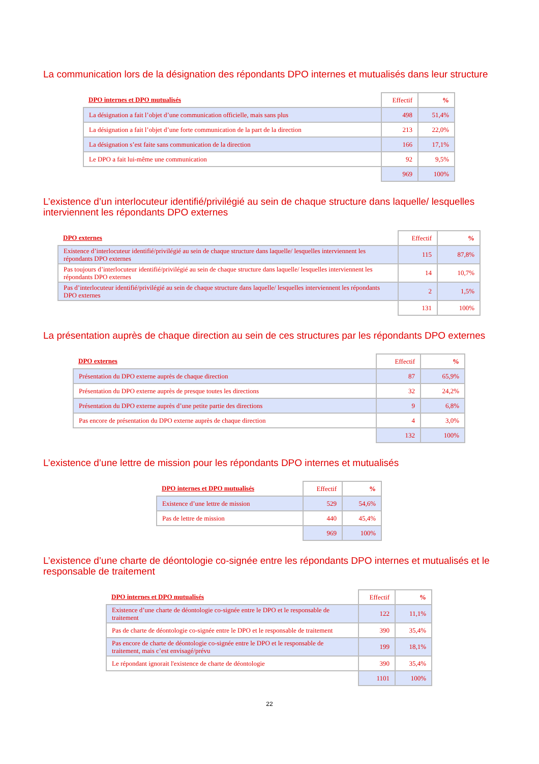La communication lors de la désignation des répondants DPO internes et mutualisés dans leur structure
| DPO internes et DPO mutualisés | Effectif | % |
| --- | --- | --- |
| La désignation a fait l’objet d’une communication officielle, mais sans plus | 498 | 51,4% |
| La désignation a fait l’objet d’une forte communication de la part de la direction | 213 | 22,0% |
| La désignation s’est faite sans communication de la direction | 166 | 17,1% |
| Le DPO a fait lui-même une communication | 92 | 9,5% |
| | 969 | 100% |
L’existence d’un interlocuteur identifié/privilégié au sein de chaque structure dans laquelle/ lesquelles interviennent les répondants DPO externes
| DPO externes | Effectif | % |
| --- | --- | --- |
| Existence d’interlocuteur identifié/privilégié au sein de chaque structure dans laquelle/ lesquelles interviennent les répondants DPO externes | 115 | 87,8% |
| Pas toujours d’interlocuteur identifié/privilégié au sein de chaque structure dans laquelle/ lesquelles interviennent les répondants DPO externes | 14 | 10,7% |
| Pas d’interlocuteur identifié/privilégié au sein de chaque structure dans laquelle/ lesquelles interviennent les répondants DPO externes | 2 | 1,5% |
| | 131 | 100% |
La présentation auprès de chaque direction au sein de ces structures par les répondants DPO externes
| DPO externes | Effectif | % |
| --- | --- | --- |
| Présentation du DPO externe auprès de chaque direction | 87 | 65,9% |
| Présentation du DPO externe auprès de presque toutes les directions | 32 | 24,2% |
| Présentation du DPO externe auprès d’une petite partie des directions | 9 | 6,8% |
| Pas encore de présentation du DPO externe auprès de chaque direction | 4 | 3,0% |
| | 132 | 100% |
L’existence d’une lettre de mission pour les répondants DPO internes et mutualisés
| DPO internes et DPO mutualisés | Effectif | % |
| --- | --- | --- |
| Existence d’une lettre de mission | 529 | 54,6% |
| Pas de lettre de mission | 440 | 45,4% |
| | 969 | 100% |
L’existence d’une charte de déontologie co-signée entre les répondants DPO internes et mutualisés et le responsable de traitement
| DPO internes et DPO mutualisés | Effectif | % |
| --- | --- | --- |
| Existence d’une charte de déontologie co-signée entre le DPO et le responsable de traitement | 122 | 11,1% |
| Pas de charte de déontologie co-signée entre le DPO et le responsable de traitement | 390 | 35,4% |
| Pas encore de charte de déontologie co-signée entre le DPO et le responsable de traitement, mais c’est envisagé/prévu | 199 | 18,1% |
| Le répondant ignorait l'existence de charte de déontologie | 390 | 35,4% |
| | 1101 | 100% |
22